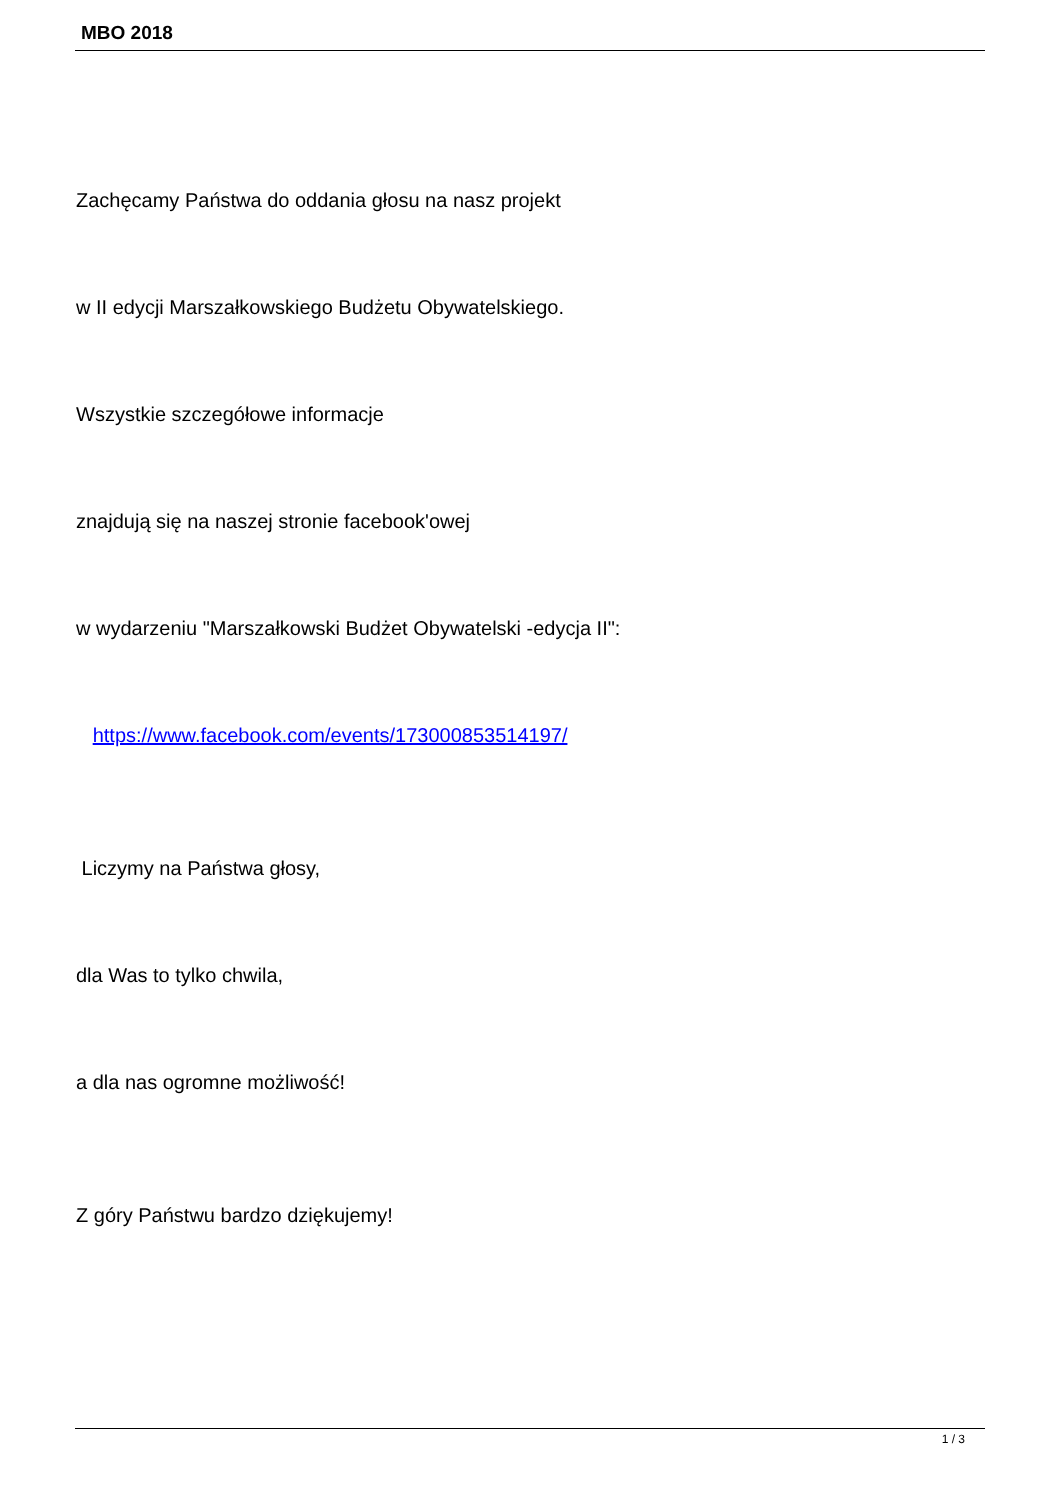MBO 2018
Zachęcamy Państwa do oddania głosu na nasz projekt
w II edycji Marszałkowskiego Budżetu Obywatelskiego.
Wszystkie szczegółowe informacje
znajdują się na naszej stronie facebook'owej
w wydarzeniu "Marszałkowski Budżet Obywatelski -edycja II":
https://www.facebook.com/events/173000853514197/
Liczymy na Państwa głosy,
dla Was to tylko chwila,
a dla nas ogromne możliwość!
Z góry Państwu bardzo dziękujemy!
1 / 3